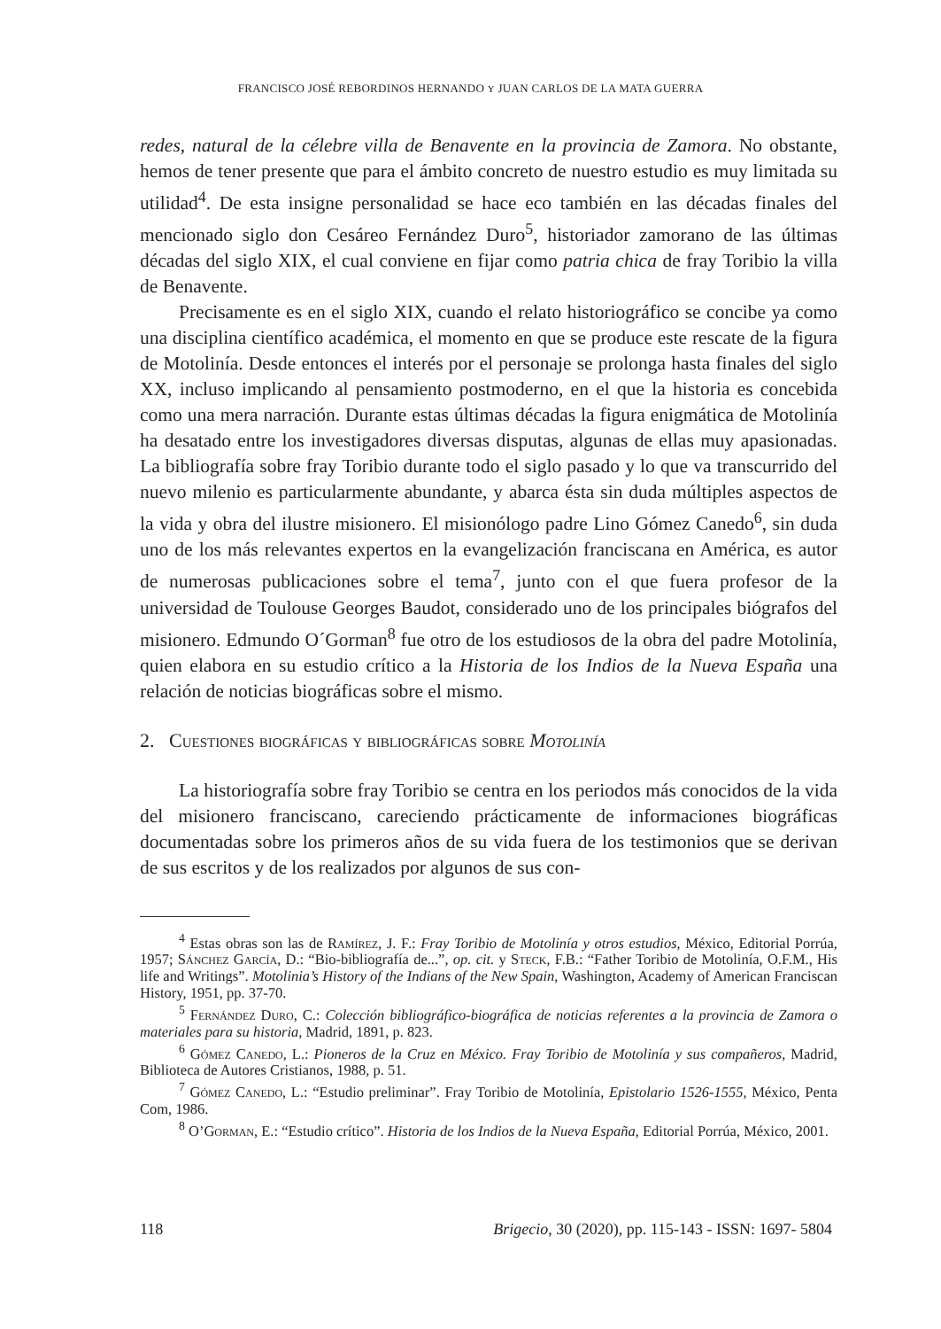FRANCISCO JOSÉ REBORDINOS HERNANDO Y JUAN CARLOS DE LA MATA GUERRA
redes, natural de la célebre villa de Benavente en la provincia de Zamora. No obstante, hemos de tener presente que para el ámbito concreto de nuestro estudio es muy limitada su utilidad<sup>4</sup>. De esta insigne personalidad se hace eco también en las décadas finales del mencionado siglo don Cesáreo Fernández Duro<sup>5</sup>, historiador zamorano de las últimas décadas del siglo XIX, el cual conviene en fijar como patria chica de fray Toribio la villa de Benavente.
Precisamente es en el siglo XIX, cuando el relato historiográfico se concibe ya como una disciplina científico académica, el momento en que se produce este rescate de la figura de Motolinía. Desde entonces el interés por el personaje se prolonga hasta finales del siglo XX, incluso implicando al pensamiento postmoderno, en el que la historia es concebida como una mera narración. Durante estas últimas décadas la figura enigmática de Motolinía ha desatado entre los investigadores diversas disputas, algunas de ellas muy apasionadas. La bibliografía sobre fray Toribio durante todo el siglo pasado y lo que va transcurrido del nuevo milenio es particularmente abundante, y abarca ésta sin duda múltiples aspectos de la vida y obra del ilustre misionero. El misionólogo padre Lino Gómez Canedo<sup>6</sup>, sin duda uno de los más relevantes expertos en la evangelización franciscana en América, es autor de numerosas publicaciones sobre el tema<sup>7</sup>, junto con el que fuera profesor de la universidad de Toulouse Georges Baudot, considerado uno de los principales biógrafos del misionero. Edmundo O´Gorman<sup>8</sup> fue otro de los estudiosos de la obra del padre Motolinía, quien elabora en su estudio crítico a la Historia de los Indios de la Nueva España una relación de noticias biográficas sobre el mismo.
2. Cuestiones biográficas y bibliográficas sobre Motolinía
La historiografía sobre fray Toribio se centra en los periodos más conocidos de la vida del misionero franciscano, careciendo prácticamente de informaciones biográficas documentadas sobre los primeros años de su vida fuera de los testimonios que se derivan de sus escritos y de los realizados por algunos de sus con-
<sup>4</sup> Estas obras son las de Ramírez, J. F.: Fray Toribio de Motolinía y otros estudios, México, Editorial Porrúa, 1957; Sánchez García, D.: “Bio-bibliografía de...”, op. cit. y Steck, F.B.: “Father Toribio de Motolinía, O.F.M., His life and Writings”. Motolinia’s History of the Indians of the New Spain, Washington, Academy of American Franciscan History, 1951, pp. 37-70.
<sup>5</sup> Fernández Duro, C.: Colección bibliográfico-biográfica de noticias referentes a la provincia de Zamora o materiales para su historia, Madrid, 1891, p. 823.
<sup>6</sup> Gómez Canedo, L.: Pioneros de la Cruz en México. Fray Toribio de Motolinía y sus compañeros, Madrid, Biblioteca de Autores Cristianos, 1988, p. 51.
<sup>7</sup> Gómez Canedo, L.: “Estudio preliminar”. Fray Toribio de Motolinía, Epistolario 1526-1555, México, Penta Com, 1986.
<sup>8</sup> O’Gorman, E.: “Estudio crítico”. Historia de los Indios de la Nueva España, Editorial Porrúa, México, 2001.
118 Brigecio, 30 (2020), pp. 115-143 - ISSN: 1697- 5804